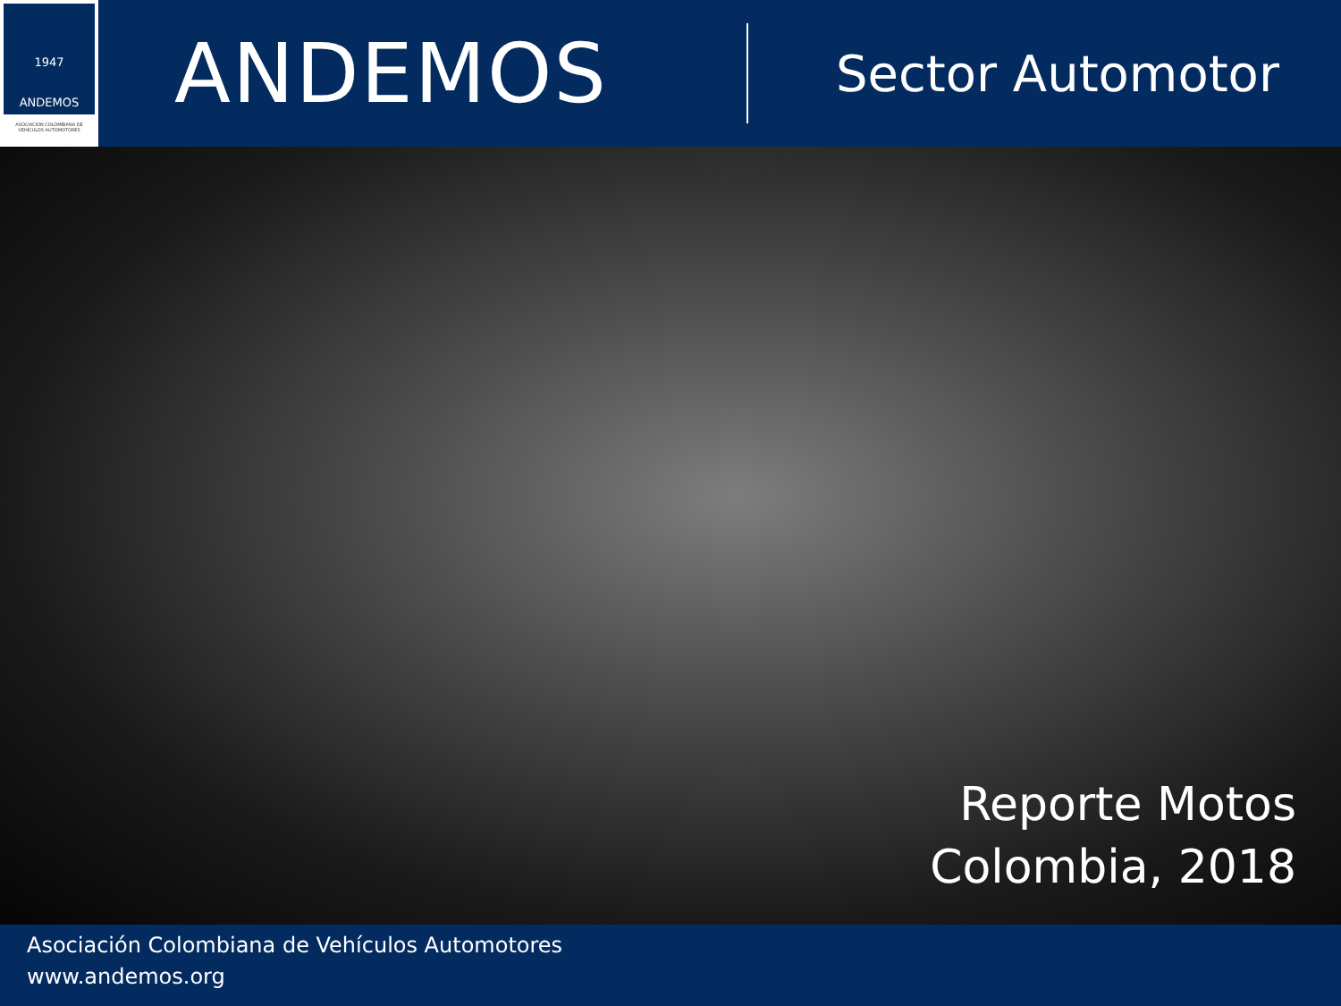1947
ANDEMOS
ASOCIACIÓN COLOMBIANA DE VEHÍCULOS AUTOMOTORES
ANDEMOS
Sector Automotor
Reporte Motos
Colombia, 2018
Asociación Colombiana de Vehículos Automotores
www.andemos.org